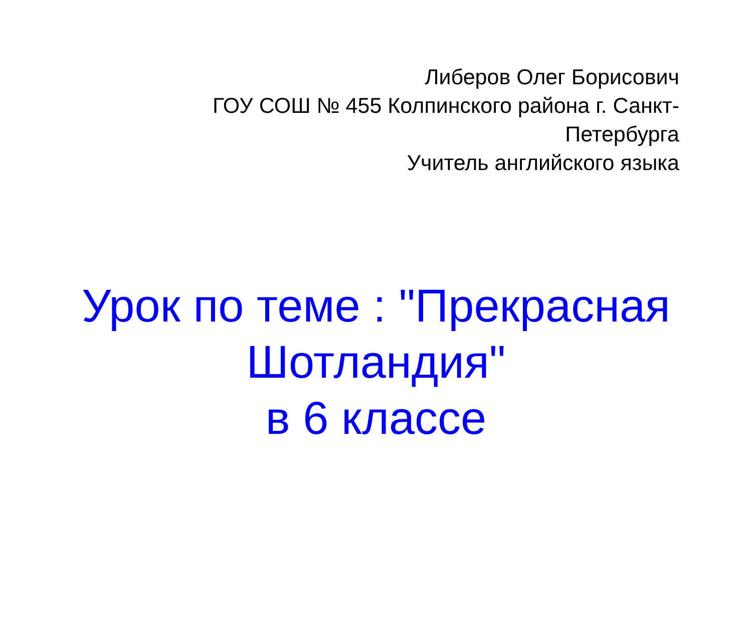Либеров Олег Борисович
ГОУ СОШ № 455 Колпинского района г. Санкт-Петербурга
Учитель английского языка
Урок по теме : "Прекрасная Шотландия"
в 6 классе